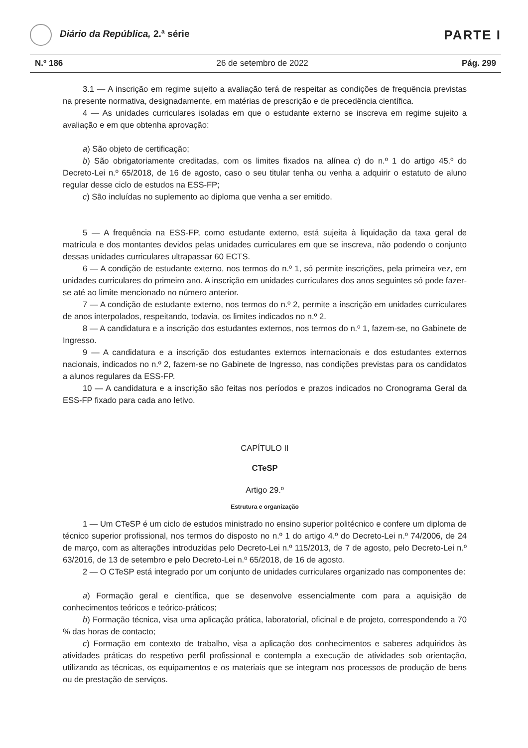Diário da República, 2.ª série
PARTE I
N.º 186 26 de setembro de 2022 Pág. 299
3.1 — A inscrição em regime sujeito a avaliação terá de respeitar as condições de frequência previstas na presente normativa, designadamente, em matérias de prescrição e de precedência científica.
4 — As unidades curriculares isoladas em que o estudante externo se inscreva em regime sujeito a avaliação e em que obtenha aprovação:
a) São objeto de certificação;
b) São obrigatoriamente creditadas, com os limites fixados na alínea c) do n.º 1 do artigo 45.º do Decreto-Lei n.º 65/2018, de 16 de agosto, caso o seu titular tenha ou venha a adquirir o estatuto de aluno regular desse ciclo de estudos na ESS-FP;
c) São incluídas no suplemento ao diploma que venha a ser emitido.
5 — A frequência na ESS-FP, como estudante externo, está sujeita à liquidação da taxa geral de matrícula e dos montantes devidos pelas unidades curriculares em que se inscreva, não podendo o conjunto dessas unidades curriculares ultrapassar 60 ECTS.
6 — A condição de estudante externo, nos termos do n.º 1, só permite inscrições, pela primeira vez, em unidades curriculares do primeiro ano. A inscrição em unidades curriculares dos anos seguintes só pode fazer-se até ao limite mencionado no número anterior.
7 — A condição de estudante externo, nos termos do n.º 2, permite a inscrição em unidades curriculares de anos interpolados, respeitando, todavia, os limites indicados no n.º 2.
8 — A candidatura e a inscrição dos estudantes externos, nos termos do n.º 1, fazem-se, no Gabinete de Ingresso.
9 — A candidatura e a inscrição dos estudantes externos internacionais e dos estudantes externos nacionais, indicados no n.º 2, fazem-se no Gabinete de Ingresso, nas condições previstas para os candidatos a alunos regulares da ESS-FP.
10 — A candidatura e a inscrição são feitas nos períodos e prazos indicados no Cronograma Geral da ESS-FP fixado para cada ano letivo.
CAPÍTULO II
CTeSP
Artigo 29.º
Estrutura e organização
1 — Um CTeSP é um ciclo de estudos ministrado no ensino superior politécnico e confere um diploma de técnico superior profissional, nos termos do disposto no n.º 1 do artigo 4.º do Decreto-Lei n.º 74/2006, de 24 de março, com as alterações introduzidas pelo Decreto-Lei n.º 115/2013, de 7 de agosto, pelo Decreto-Lei n.º 63/2016, de 13 de setembro e pelo Decreto-Lei n.º 65/2018, de 16 de agosto.
2 — O CTeSP está integrado por um conjunto de unidades curriculares organizado nas componentes de:
a) Formação geral e científica, que se desenvolve essencialmente com para a aquisição de conhecimentos teóricos e teórico-práticos;
b) Formação técnica, visa uma aplicação prática, laboratorial, oficinal e de projeto, correspondendo a 70 % das horas de contacto;
c) Formação em contexto de trabalho, visa a aplicação dos conhecimentos e saberes adquiridos às atividades práticas do respetivo perfil profissional e contempla a execução de atividades sob orientação, utilizando as técnicas, os equipamentos e os materiais que se integram nos processos de produção de bens ou de prestação de serviços.